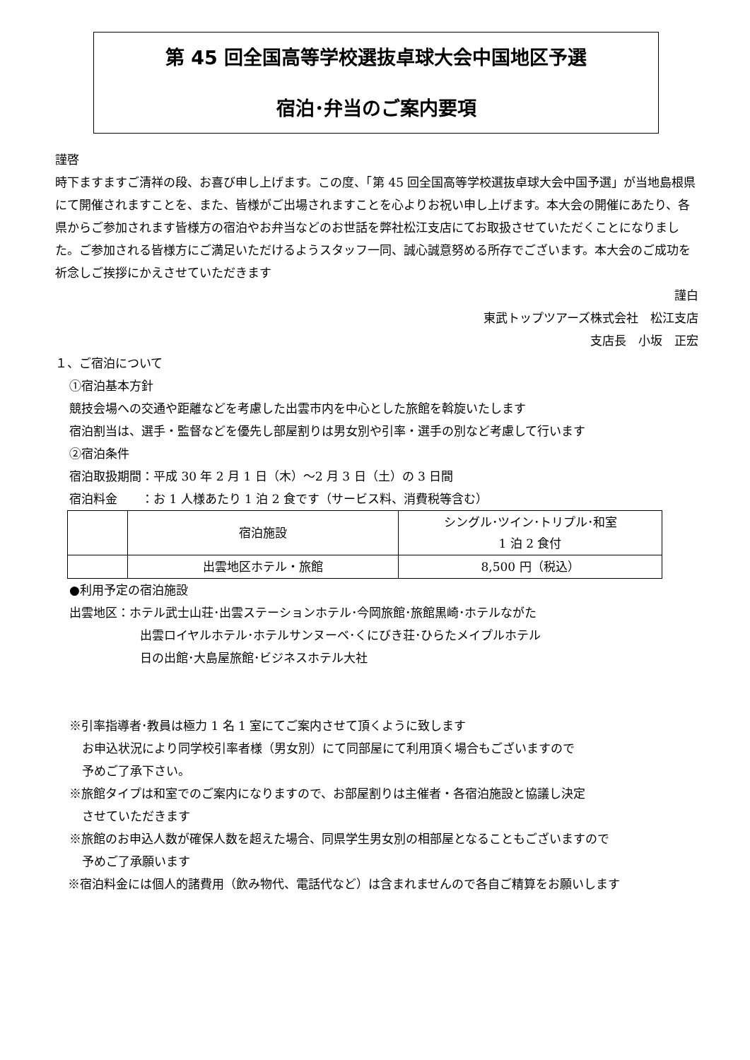第 45 回全国高等学校選抜卓球大会中国地区予選
宿泊･弁当のご案内要項
謹啓
時下ますますご清祥の段、お喜び申し上げます。この度、「第 45 回全国高等学校選抜卓球大会中国予選」が当地島根県にて開催されますことを、また、皆様がご出場されますことを心よりお祝い申し上げます。本大会の開催にあたり、各県からご参加されます皆様方の宿泊やお弁当などのお世話を弊社松江支店にてお取扱させていただくことになりました。ご参加される皆様方にご満足いただけるようスタッフ一同、誠心誠意努める所存でございます。本大会のご成功を祈念しご挨拶にかえさせていただきます
謹白
東武トップツアーズ株式会社　松江支店
支店長　小坂　正宏
１、ご宿泊について
①宿泊基本方針
競技会場への交通や距離などを考慮した出雲市内を中心とした旅館を斡旋いたします
宿泊割当は、選手・監督などを優先し部屋割りは男女別や引率・選手の別など考慮して行います
②宿泊条件
宿泊取扱期間：平成 30 年 2 月 1 日（木）～2 月 3 日（土）の 3 日間
宿泊料金　　：お 1 人様あたり 1 泊 2 食です（サービス料、消費税等含む）
| | 宿泊施設 | シングル･ツイン･トリプル･和室 1 泊 2 食付 |
| | 出雲地区ホテル・旅館 | 8,500 円（税込） |
●利用予定の宿泊施設
出雲地区：ホテル武士山荘･出雲ステーションホテル･今岡旅館･旅館黒崎･ホテルながた
出雲ロイヤルホテル･ホテルサンヌーベ･くにびき荘･ひらたメイプルホテル
日の出館･大島屋旅館･ビジネスホテル大社
※引率指導者･教員は極力 1 名 1 室にてご案内させて頂くように致します
お申込状況により同学校引率者様（男女別）にて同部屋にて利用頂く場合もございますので
予めご了承下さい。
※旅館タイプは和室でのご案内になりますので、お部屋割りは主催者・各宿泊施設と協議し決定
させていただきます
※旅館のお申込人数が確保人数を超えた場合、同県学生男女別の相部屋となることもございますので
予めご了承願います
※宿泊料金には個人的諸費用（飲み物代、電話代など）は含まれませんので各自ご精算をお願いします